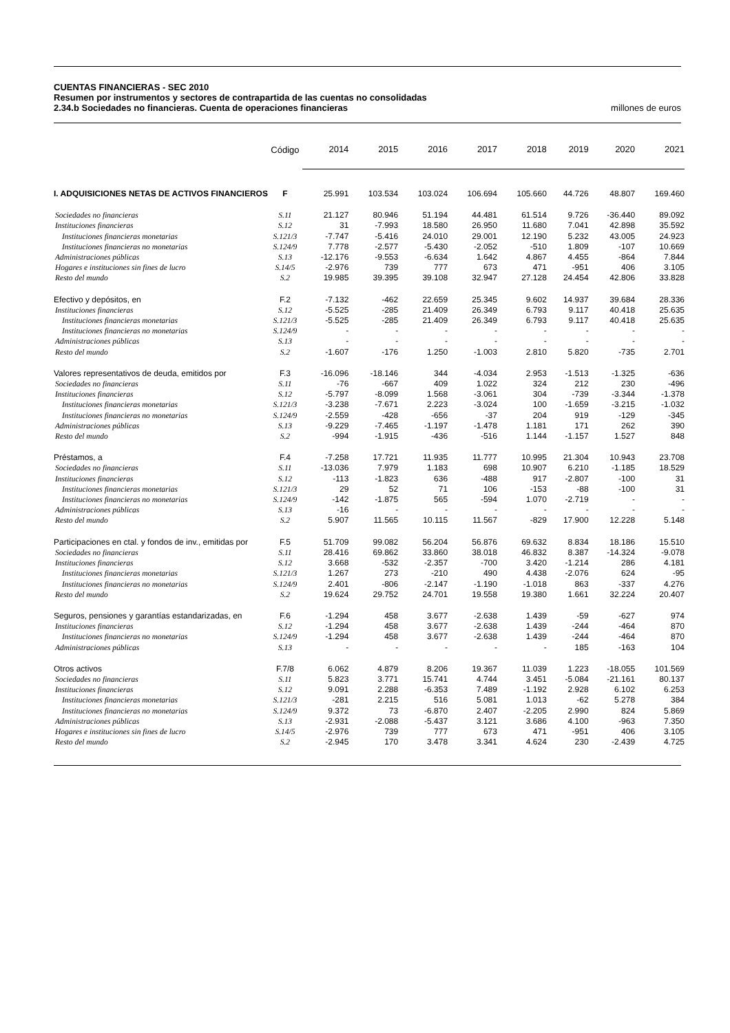CUENTAS FINANCIERAS - SEC 2010
Resumen por instrumentos y sectores de contrapartida de las cuentas no consolidadas
2.34.b Sociedades no financieras. Cuenta de operaciones financieras millones de euros
| | Código | 2014 | 2015 | 2016 | 2017 | 2018 | 2019 | 2020 | 2021 |
| --- | --- | --- | --- | --- | --- | --- | --- | --- | --- |
| I. ADQUISICIONES NETAS DE ACTIVOS FINANCIEROS | F | 25.991 | 103.534 | 103.024 | 106.694 | 105.660 | 44.726 | 48.807 | 169.460 |
| Sociedades no financieras | S.11 | 21.127 | 80.946 | 51.194 | 44.481 | 61.514 | 9.726 | -36.440 | 89.092 |
| Instituciones financieras | S.12 | 31 | -7.993 | 18.580 | 26.950 | 11.680 | 7.041 | 42.898 | 35.592 |
| Instituciones financieras monetarias | S.121/3 | -7.747 | -5.416 | 24.010 | 29.001 | 12.190 | 5.232 | 43.005 | 24.923 |
| Instituciones financieras no monetarias | S.124/9 | 7.778 | -2.577 | -5.430 | -2.052 | -510 | 1.809 | -107 | 10.669 |
| Administraciones públicas | S.13 | -12.176 | -9.553 | -6.634 | 1.642 | 4.867 | 4.455 | -864 | 7.844 |
| Hogares e instituciones sin fines de lucro | S.14/5 | -2.976 | 739 | 777 | 673 | 471 | -951 | 406 | 3.105 |
| Resto del mundo | S.2 | 19.985 | 39.395 | 39.108 | 32.947 | 27.128 | 24.454 | 42.806 | 33.828 |
| Efectivo y depósitos, en | F.2 | -7.132 | -462 | 22.659 | 25.345 | 9.602 | 14.937 | 39.684 | 28.336 |
| Instituciones financieras | S.12 | -5.525 | -285 | 21.409 | 26.349 | 6.793 | 9.117 | 40.418 | 25.635 |
| Instituciones financieras monetarias | S.121/3 | -5.525 | -285 | 21.409 | 26.349 | 6.793 | 9.117 | 40.418 | 25.635 |
| Instituciones financieras no monetarias | S.124/9 | - | - | - | - | - | - | - | - |
| Administraciones públicas | S.13 | - | - | - | - | - | - | - | - |
| Resto del mundo | S.2 | -1.607 | -176 | 1.250 | -1.003 | 2.810 | 5.820 | -735 | 2.701 |
| Valores representativos de deuda, emitidos por | F.3 | -16.096 | -18.146 | 344 | -4.034 | 2.953 | -1.513 | -1.325 | -636 |
| Sociedades no financieras | S.11 | -76 | -667 | 409 | 1.022 | 324 | 212 | 230 | -496 |
| Instituciones financieras | S.12 | -5.797 | -8.099 | 1.568 | -3.061 | 304 | -739 | -3.344 | -1.378 |
| Instituciones financieras monetarias | S.121/3 | -3.238 | -7.671 | 2.223 | -3.024 | 100 | -1.659 | -3.215 | -1.032 |
| Instituciones financieras no monetarias | S.124/9 | -2.559 | -428 | -656 | -37 | 204 | 919 | -129 | -345 |
| Administraciones públicas | S.13 | -9.229 | -7.465 | -1.197 | -1.478 | 1.181 | 171 | 262 | 390 |
| Resto del mundo | S.2 | -994 | -1.915 | -436 | -516 | 1.144 | -1.157 | 1.527 | 848 |
| Préstamos, a | F.4 | -7.258 | 17.721 | 11.935 | 11.777 | 10.995 | 21.304 | 10.943 | 23.708 |
| Sociedades no financieras | S.11 | -13.036 | 7.979 | 1.183 | 698 | 10.907 | 6.210 | -1.185 | 18.529 |
| Instituciones financieras | S.12 | -113 | -1.823 | 636 | -488 | 917 | -2.807 | -100 | 31 |
| Instituciones financieras monetarias | S.121/3 | 29 | 52 | 71 | 106 | -153 | -88 | -100 | 31 |
| Instituciones financieras no monetarias | S.124/9 | -142 | -1.875 | 565 | -594 | 1.070 | -2.719 | - | - |
| Administraciones públicas | S.13 | -16 | - | - | - | - | - | - | - |
| Resto del mundo | S.2 | 5.907 | 11.565 | 10.115 | 11.567 | -829 | 17.900 | 12.228 | 5.148 |
| Participaciones en ctal. y fondos de inv., emitidas por | F.5 | 51.709 | 99.082 | 56.204 | 56.876 | 69.632 | 8.834 | 18.186 | 15.510 |
| Sociedades no financieras | S.11 | 28.416 | 69.862 | 33.860 | 38.018 | 46.832 | 8.387 | -14.324 | -9.078 |
| Instituciones financieras | S.12 | 3.668 | -532 | -2.357 | -700 | 3.420 | -1.214 | 286 | 4.181 |
| Instituciones financieras monetarias | S.121/3 | 1.267 | 273 | -210 | 490 | 4.438 | -2.076 | 624 | -95 |
| Instituciones financieras no monetarias | S.124/9 | 2.401 | -806 | -2.147 | -1.190 | -1.018 | 863 | -337 | 4.276 |
| Resto del mundo | S.2 | 19.624 | 29.752 | 24.701 | 19.558 | 19.380 | 1.661 | 32.224 | 20.407 |
| Seguros, pensiones y garantías estandarizadas, en | F.6 | -1.294 | 458 | 3.677 | -2.638 | 1.439 | -59 | -627 | 974 |
| Instituciones financieras | S.12 | -1.294 | 458 | 3.677 | -2.638 | 1.439 | -244 | -464 | 870 |
| Instituciones financieras no monetarias | S.124/9 | -1.294 | 458 | 3.677 | -2.638 | 1.439 | -244 | -464 | 870 |
| Administraciones públicas | S.13 | - | - | - | - | - | 185 | -163 | 104 |
| Otros activos | F.7/8 | 6.062 | 4.879 | 8.206 | 19.367 | 11.039 | 1.223 | -18.055 | 101.569 |
| Sociedades no financieras | S.11 | 5.823 | 3.771 | 15.741 | 4.744 | 3.451 | -5.084 | -21.161 | 80.137 |
| Instituciones financieras | S.12 | 9.091 | 2.288 | -6.353 | 7.489 | -1.192 | 2.928 | 6.102 | 6.253 |
| Instituciones financieras monetarias | S.121/3 | -281 | 2.215 | 516 | 5.081 | 1.013 | -62 | 5.278 | 384 |
| Instituciones financieras no monetarias | S.124/9 | 9.372 | 73 | -6.870 | 2.407 | -2.205 | 2.990 | 824 | 5.869 |
| Administraciones públicas | S.13 | -2.931 | -2.088 | -5.437 | 3.121 | 3.686 | 4.100 | -963 | 7.350 |
| Hogares e instituciones sin fines de lucro | S.14/5 | -2.976 | 739 | 777 | 673 | 471 | -951 | 406 | 3.105 |
| Resto del mundo | S.2 | -2.945 | 170 | 3.478 | 3.341 | 4.624 | 230 | -2.439 | 4.725 |